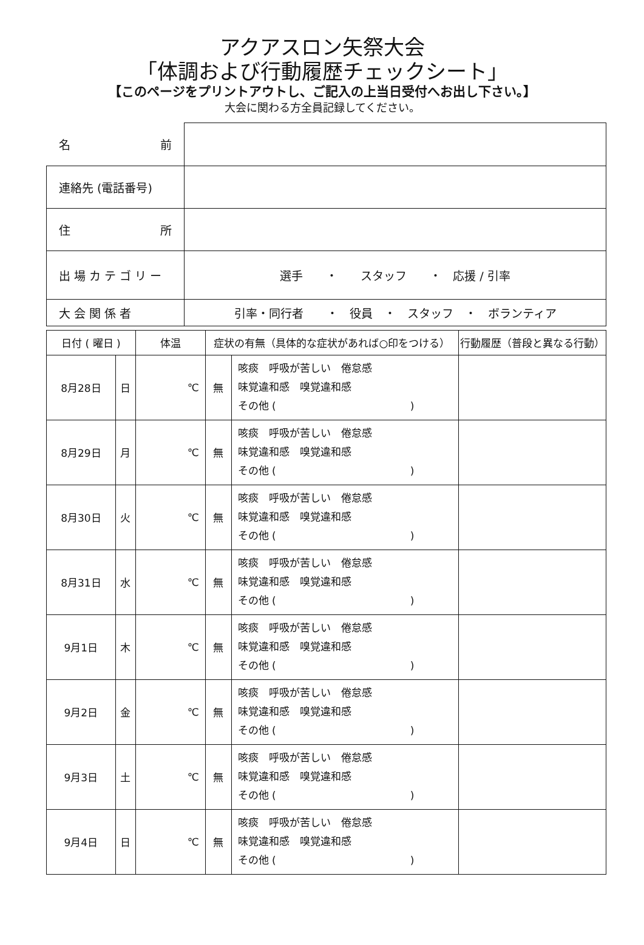アクアスロン矢祭大会
「体調および行動履歴チェックシート」
【このページをプリントアウトし、ご記入の上当日受付へお出し下さい。】
大会に関わる方全員記録してください。
| 名 前 | |
| 連絡先 (電話番号) | |
| 住 所 | |
| 出 場 カ テ ゴ リ ー | 選手 ・ スタッフ ・ 応援 / 引率 |
| 大 会 関 係 者 | 引率・同行者 ・ 役員 ・ スタッフ ・ ボランティア |
| 日付 ( 曜日 ) | | 体温 | 症状の有無（具体的な症状があれば○印をつける） | | 行動履歴（普段と異なる行動） |
| --- | --- | --- | --- | --- | --- |
| 8月28日 | 日 | ℃ | 無 | 咳痰 呼吸が苦しい 倦怠感 味覚違和感 嗅覚違和感 その他 ( ) | |
| 8月29日 | 月 | ℃ | 無 | 咳痰 呼吸が苦しい 倦怠感 味覚違和感 嗅覚違和感 その他 ( ) | |
| 8月30日 | 火 | ℃ | 無 | 咳痰 呼吸が苦しい 倦怠感 味覚違和感 嗅覚違和感 その他 ( ) | |
| 8月31日 | 水 | ℃ | 無 | 咳痰 呼吸が苦しい 倦怠感 味覚違和感 嗅覚違和感 その他 ( ) | |
| 9月1日 | 木 | ℃ | 無 | 咳痰 呼吸が苦しい 倦怠感 味覚違和感 嗅覚違和感 その他 ( ) | |
| 9月2日 | 金 | ℃ | 無 | 咳痰 呼吸が苦しい 倦怠感 味覚違和感 嗅覚違和感 その他 ( ) | |
| 9月3日 | 土 | ℃ | 無 | 咳痰 呼吸が苦しい 倦怠感 味覚違和感 嗅覚違和感 その他 ( ) | |
| 9月4日 | 日 | ℃ | 無 | 咳痰 呼吸が苦しい 倦怠感 味覚違和感 嗅覚違和感 その他 ( ) | |